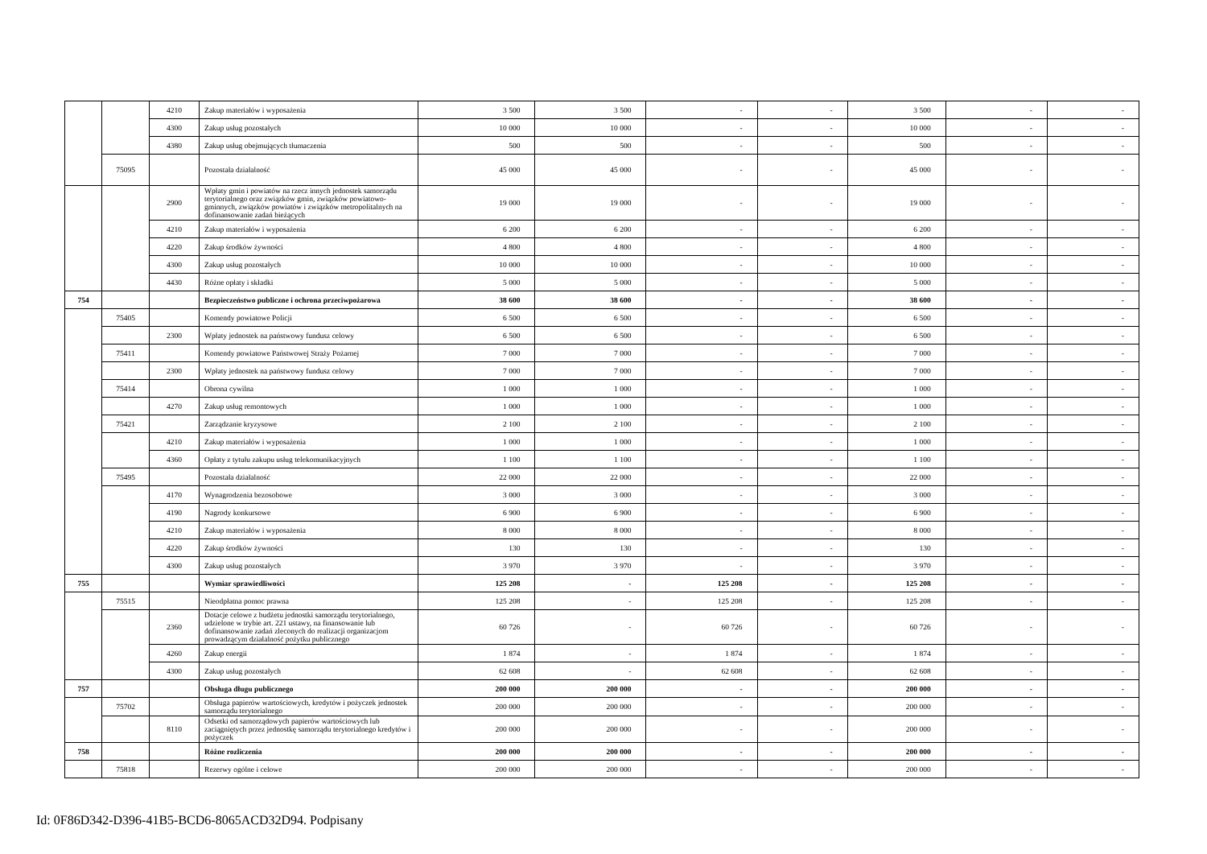| | | 4210 | Zakup materiałów i wyposażenia | 3 500 | 3 500 | - | - | 3 500 | - | - |
| | | 4300 | Zakup usług pozostałych | 10 000 | 10 000 | - | - | 10 000 | - | - |
| | | 4380 | Zakup usług obejmujących tłumaczenia | 500 | 500 | - | - | 500 | - | - |
| | 75095 | | Pozostała działalność | 45 000 | 45 000 | - | - | 45 000 | - | - |
| | | 2900 | Wpłaty gmin i powiatów na rzecz innych jednostek samorządu terytorialnego oraz związków gmin, związków powiatowo-gminnych, związków powiatów i związków metropolitalnych na dofinansowanie zadań bieżących | 19 000 | 19 000 | - | - | 19 000 | - | - |
| | | 4210 | Zakup materiałów i wyposażenia | 6 200 | 6 200 | - | - | 6 200 | - | - |
| | | 4220 | Zakup środków żywności | 4 800 | 4 800 | - | - | 4 800 | - | - |
| | | 4300 | Zakup usług pozostałych | 10 000 | 10 000 | - | - | 10 000 | - | - |
| | | 4430 | Różne opłaty i składki | 5 000 | 5 000 | - | - | 5 000 | - | - |
| 754 | | | Bezpieczeństwo publiczne i ochrona przeciwpożarowa | 38 600 | 38 600 | - | - | 38 600 | - | - |
| | 75405 | | Komendy powiatowe Policji | 6 500 | 6 500 | - | - | 6 500 | - | - |
| | | 2300 | Wpłaty jednostek na państwowy fundusz celowy | 6 500 | 6 500 | - | - | 6 500 | - | - |
| | 75411 | | Komendy powiatowe Państwowej Straży Pożarnej | 7 000 | 7 000 | - | - | 7 000 | - | - |
| | | 2300 | Wpłaty jednostek na państwowy fundusz celowy | 7 000 | 7 000 | - | - | 7 000 | - | - |
| | 75414 | | Obrona cywilna | 1 000 | 1 000 | - | - | 1 000 | - | - |
| | | 4270 | Zakup usług remontowych | 1 000 | 1 000 | - | - | 1 000 | - | - |
| | 75421 | | Zarządzanie kryzysowe | 2 100 | 2 100 | - | - | 2 100 | - | - |
| | | 4210 | Zakup materiałów i wyposażenia | 1 000 | 1 000 | - | - | 1 000 | - | - |
| | | 4360 | Opłaty z tytułu zakupu usług telekomunikacyjnych | 1 100 | 1 100 | - | - | 1 100 | - | - |
| | 75495 | | Pozostała działalność | 22 000 | 22 000 | - | - | 22 000 | - | - |
| | | 4170 | Wynagrodzenia bezosobowe | 3 000 | 3 000 | - | - | 3 000 | - | - |
| | | 4190 | Nagrody konkursowe | 6 900 | 6 900 | - | - | 6 900 | - | - |
| | | 4210 | Zakup materiałów i wyposażenia | 8 000 | 8 000 | - | - | 8 000 | - | - |
| | | 4220 | Zakup środków żywności | 130 | 130 | - | - | 130 | - | - |
| | | 4300 | Zakup usług pozostałych | 3 970 | 3 970 | - | - | 3 970 | - | - |
| 755 | | | Wymiar sprawiedliwości | 125 208 | - | 125 208 | - | 125 208 | - | - |
| | 75515 | | Nieodpłatna pomoc prawna | 125 208 | - | 125 208 | - | 125 208 | - | - |
| | | 2360 | Dotacje celowe z budżetu jednostki samorządu terytorialnego, udzielone w trybie art. 221 ustawy, na finansowanie lub dofinansowanie zadań zleconych do realizacji organizacjom prowadzącym działalność pożytku publicznego | 60 726 | - | 60 726 | - | 60 726 | - | - |
| | | 4260 | Zakup energii | 1 874 | - | 1 874 | - | 1 874 | - | - |
| | | 4300 | Zakup usług pozostałych | 62 608 | - | 62 608 | - | 62 608 | - | - |
| 757 | | | Obsługa długu publicznego | 200 000 | 200 000 | - | - | 200 000 | - | - |
| | 75702 | | Obsługa papierów wartościowych, kredytów i pożyczek jednostek samorządu terytorialnego | 200 000 | 200 000 | - | - | 200 000 | - | - |
| | | 8110 | Odsetki od samorządowych papierów wartościowych lub zaciągniętych przez jednostkę samorządu terytorialnego kredytów i pożyczek | 200 000 | 200 000 | - | - | 200 000 | - | - |
| 758 | | | Różne rozliczenia | 200 000 | 200 000 | - | - | 200 000 | - | - |
| | 75818 | | Rezerwy ogólne i celowe | 200 000 | 200 000 | - | - | 200 000 | - | - |
Id: 0F86D342-D396-41B5-BCD6-8065ACD32D94. Podpisany